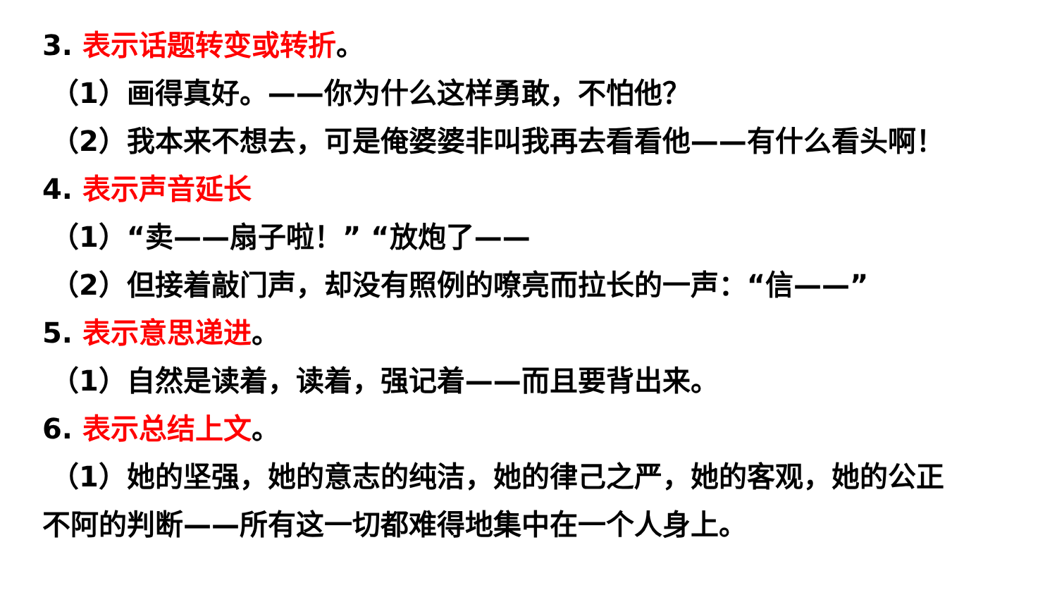3. 表示话题转变或转折。
（1）画得真好。——你为什么这样勇敢，不怕他？
（2）我本来不想去，可是俺婆婆非叫我再去看看他——有什么看头啊！
4. 表示声音延长
（1）“卖——扇子啦！” “放炮了——
（2）但接着敲门声，却没有照例的嘹亮而拉长的一声：“信——”
5. 表示意思递进。
（1）自然是读着，读着，强记着——而且要背出来。
6. 表示总结上文。
（1）她的坚强，她的意志的纯洁，她的律己之严，她的客观，她的公正
不阿的判断——所有这一切都难得地集中在一个人身上。